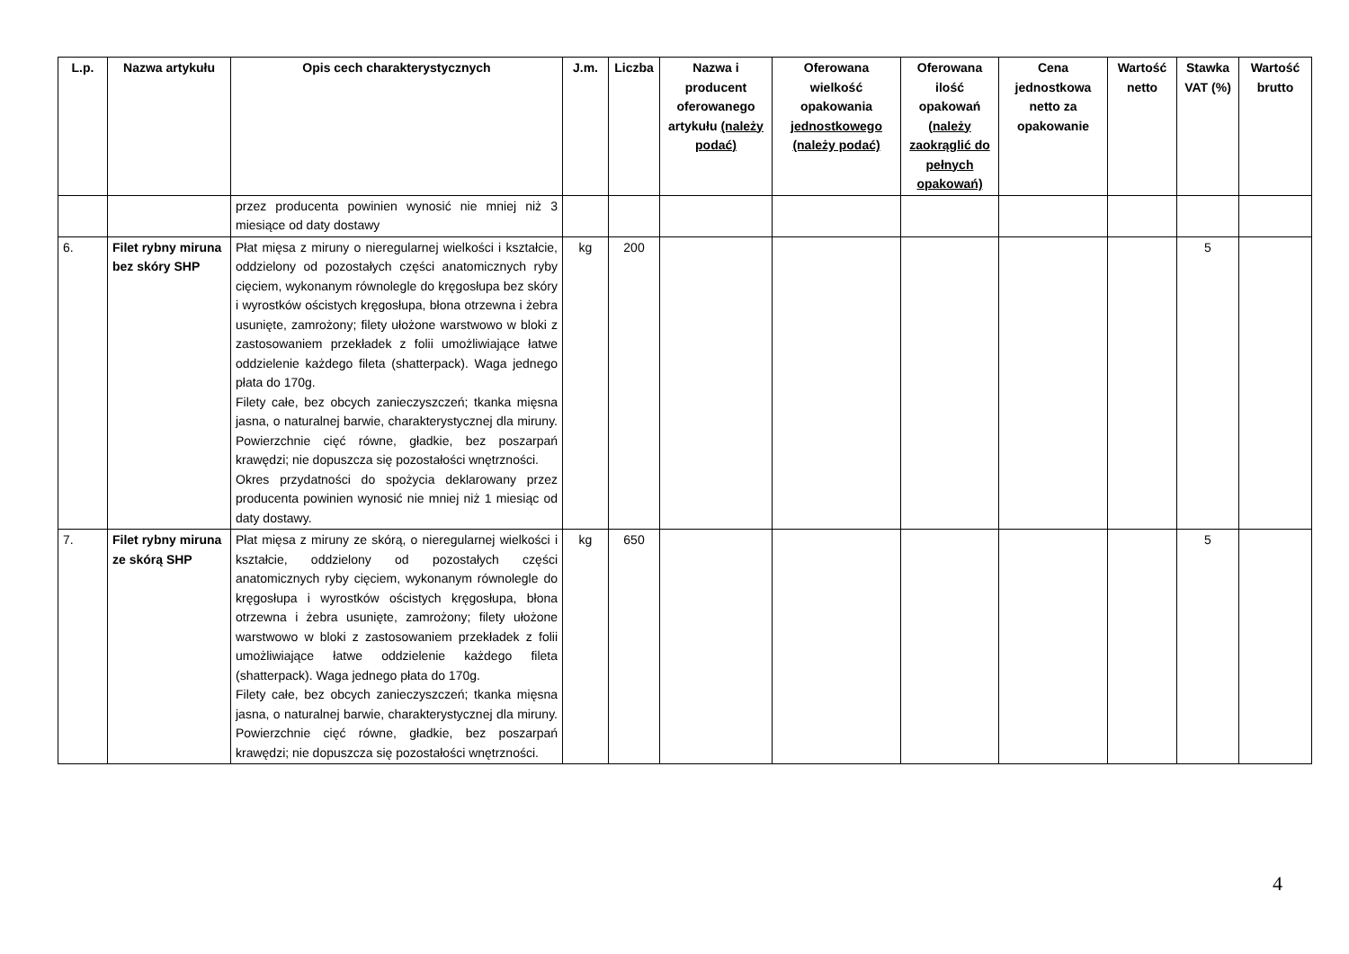| L.p. | Nazwa artykułu | Opis cech charakterystycznych | J.m. | Liczba | Nazwa i producent oferowanego artykułu (należy podać) | Oferowana wielkość opakowania jednostkowego (należy podać) | Oferowana ilość opakowań (należy zaokrąglić do pełnych opakowań) | Cena jednostkowa netto za opakowanie | Wartość netto | Stawka VAT (%) | Wartość brutto |
| --- | --- | --- | --- | --- | --- | --- | --- | --- | --- | --- | --- |
| | | przez producenta powinien wynosić nie mniej niż 3 miesiące od daty dostawy | | | | | | | | | |
| 6. | Filet rybny miruna bez skóry SHP | Płat mięsa z miruny o nieregularnej wielkości i kształcie, oddzielony od pozostałych części anatomicznych ryby cięciem, wykonanym równolegle do kręgosłupa bez skóry i wyrostków ościstych kręgosłupa, błona otrzewna i żebra usunięte, zamrożony; filety ułożone warstwowo w bloki z zastosowaniem przekładek z folii umożliwiające łatwe oddzielenie każdego fileta (shatterpack). Waga jednego płata do 170g. Filety całe, bez obcych zanieczyszczeń; tkanka mięsna jasna, o naturalnej barwie, charakterystycznej dla miruny. Powierzchnie cięć równe, gładkie, bez poszarpań krawędzi; nie dopuszcza się pozostałości wnętrzności. Okres przydatności do spożycia deklarowany przez producenta powinien wynosić nie mniej niż 1 miesiąc od daty dostawy. | kg | 200 | | | | | | 5 | |
| 7. | Filet rybny miruna ze skórą SHP | Płat mięsa z miruny ze skórą, o nieregularnej wielkości i kształcie, oddzielony od pozostałych części anatomicznych ryby cięciem, wykonanym równolegle do kręgosłupa i wyrostków ościstych kręgosłupa, błona otrzewna i żebra usunięte, zamrożony; filety ułożone warstwowo w bloki z zastosowaniem przekładek z folii umożliwiające łatwe oddzielenie każdego fileta (shatterpack). Waga jednego płata do 170g. Filety całe, bez obcych zanieczyszczeń; tkanka mięsna jasna, o naturalnej barwie, charakterystycznej dla miruny. Powierzchnie cięć równe, gładkie, bez poszarpań krawędzi; nie dopuszcza się pozostałości wnętrzności. | kg | 650 | | | | | | 5 | |
4